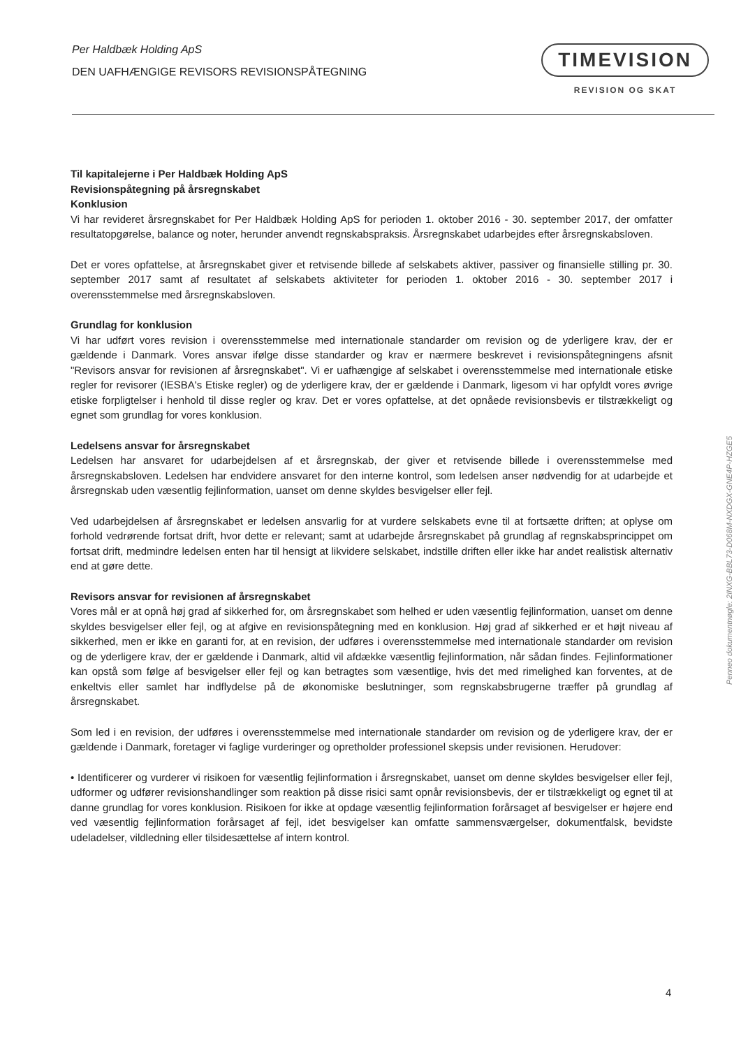Per Haldbæk Holding ApS
DEN UAFHÆNGIGE REVISORS REVISIONSPÅTEGNING
TIMEVISION
REVISION OG SKAT
Til kapitalejerne i Per Haldbæk Holding ApS
Revisionspåtegning på årsregnskabet
Konklusion
Vi har revideret årsregnskabet for Per Haldbæk Holding ApS for perioden 1. oktober 2016 - 30. september 2017, der omfatter resultatopgørelse, balance og noter, herunder anvendt regnskabspraksis. Årsregnskabet udarbejdes efter årsregnskabsloven.
Det er vores opfattelse, at årsregnskabet giver et retvisende billede af selskabets aktiver, passiver og finansielle stilling pr. 30. september 2017 samt af resultatet af selskabets aktiviteter for perioden 1. oktober 2016 - 30. september 2017 i overensstemmelse med årsregnskabsloven.
Grundlag for konklusion
Vi har udført vores revision i overensstemmelse med internationale standarder om revision og de yderligere krav, der er gældende i Danmark. Vores ansvar ifølge disse standarder og krav er nærmere beskrevet i revisionspåtegningens afsnit "Revisors ansvar for revisionen af årsregnskabet". Vi er uafhængige af selskabet i overensstemmelse med internationale etiske regler for revisorer (IESBA's Etiske regler) og de yderligere krav, der er gældende i Danmark, ligesom vi har opfyldt vores øvrige etiske forpligtelser i henhold til disse regler og krav. Det er vores opfattelse, at det opnåede revisionsbevis er tilstrækkeligt og egnet som grundlag for vores konklusion.
Ledelsens ansvar for årsregnskabet
Ledelsen har ansvaret for udarbejdelsen af et årsregnskab, der giver et retvisende billede i overensstemmelse med årsregnskabsloven. Ledelsen har endvidere ansvaret for den interne kontrol, som ledelsen anser nødvendig for at udarbejde et årsregnskab uden væsentlig fejlinformation, uanset om denne skyldes besvigelser eller fejl.
Ved udarbejdelsen af årsregnskabet er ledelsen ansvarlig for at vurdere selskabets evne til at fortsætte driften; at oplyse om forhold vedrørende fortsat drift, hvor dette er relevant; samt at udarbejde årsregnskabet på grundlag af regnskabsprincippet om fortsat drift, medmindre ledelsen enten har til hensigt at likvidere selskabet, indstille driften eller ikke har andet realistisk alternativ end at gøre dette.
Revisors ansvar for revisionen af årsregnskabet
Vores mål er at opnå høj grad af sikkerhed for, om årsregnskabet som helhed er uden væsentlig fejlinformation, uanset om denne skyldes besvigelser eller fejl, og at afgive en revisionspåtegning med en konklusion. Høj grad af sikkerhed er et højt niveau af sikkerhed, men er ikke en garanti for, at en revision, der udføres i overensstemmelse med internationale standarder om revision og de yderligere krav, der er gældende i Danmark, altid vil afdække væsentlig fejlinformation, når sådan findes. Fejlinformationer kan opstå som følge af besvigelser eller fejl og kan betragtes som væsentlige, hvis det med rimelighed kan forventes, at de enkeltvis eller samlet har indflydelse på de økonomiske beslutninger, som regnskabsbrugerne træffer på grundlag af årsregnskabet.
Som led i en revision, der udføres i overensstemmelse med internationale standarder om revision og de yderligere krav, der er gældende i Danmark, foretager vi faglige vurderinger og opretholder professionel skepsis under revisionen. Herudover:
• Identificerer og vurderer vi risikoen for væsentlig fejlinformation i årsregnskabet, uanset om denne skyldes besvigelser eller fejl, udformer og udfører revisionshandlinger som reaktion på disse risici samt opnår revisionsbevis, der er tilstrækkeligt og egnet til at danne grundlag for vores konklusion. Risikoen for ikke at opdage væsentlig fejlinformation forårsaget af besvigelser er højere end ved væsentlig fejlinformation forårsaget af fejl, idet besvigelser kan omfatte sammensværgelser, dokumentfalsk, bevidste udeladelser, vildledning eller tilsidesættelse af intern kontrol.
Penneo dokumentnøgle: 2INXG-BBL73-D068M-NXDGX-GNE4P-HZGE5
4